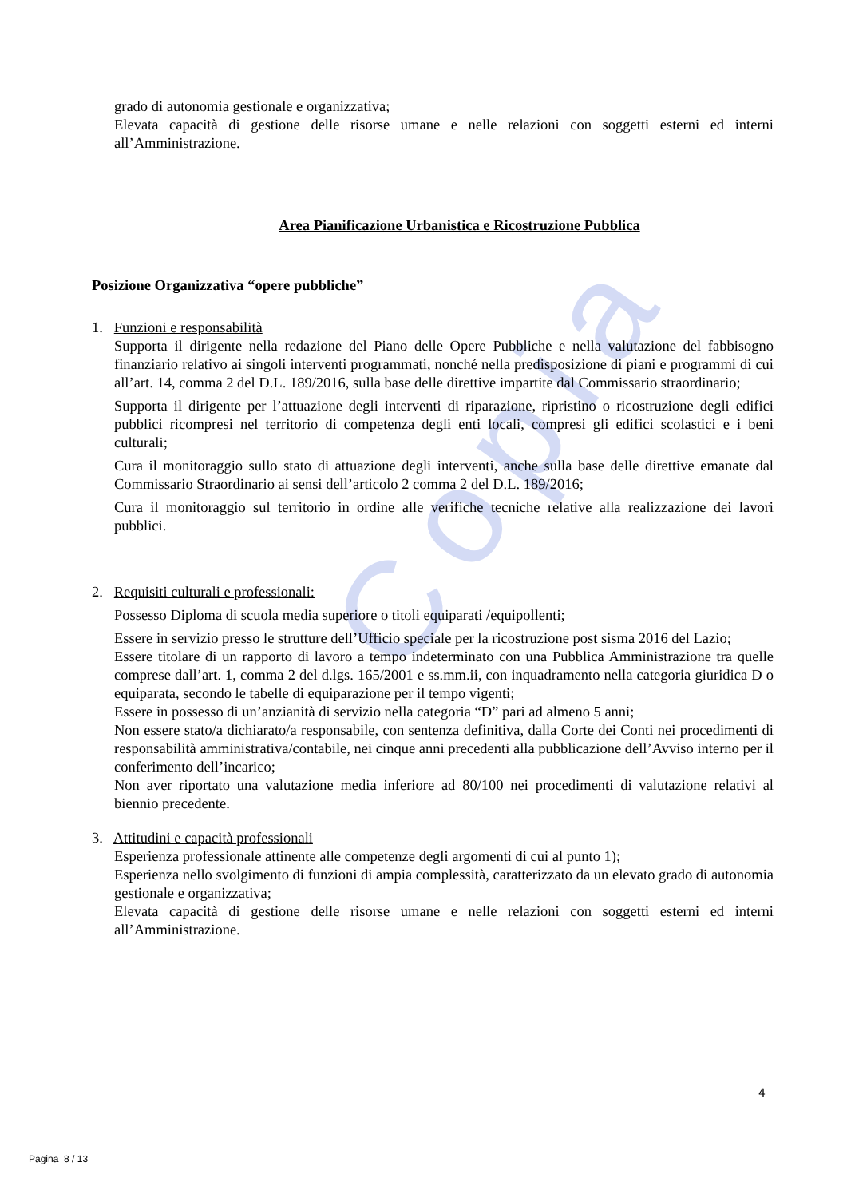Copia
grado di autonomia gestionale e organizzativa;
Elevata capacità di gestione delle risorse umane e nelle relazioni con soggetti esterni ed interni all’Amministrazione.
Area Pianificazione Urbanistica e Ricostruzione Pubblica
Posizione Organizzativa “opere pubbliche”
1. Funzioni e responsabilità
Supporta il dirigente nella redazione del Piano delle Opere Pubbliche e nella valutazione del fabbisogno finanziario relativo ai singoli interventi programmati, nonché nella predisposizione di piani e programmi di cui all’art. 14, comma 2 del D.L. 189/2016, sulla base delle direttive impartite dal Commissario straordinario;
Supporta il dirigente per l’attuazione degli interventi di riparazione, ripristino o ricostruzione degli edifici pubblici ricompresi nel territorio di competenza degli enti locali, compresi gli edifici scolastici e i beni culturali;
Cura il monitoraggio sullo stato di attuazione degli interventi, anche sulla base delle direttive emanate dal Commissario Straordinario ai sensi dell’articolo 2 comma 2 del D.L. 189/2016;
Cura il monitoraggio sul territorio in ordine alle verifiche tecniche relative alla realizzazione dei lavori pubblici.
2. Requisiti culturali e professionali:
Possesso Diploma di scuola media superiore o titoli equiparati /equipollenti;
Essere in servizio presso le strutture dell’Ufficio speciale per la ricostruzione post sisma 2016 del Lazio;
Essere titolare di un rapporto di lavoro a tempo indeterminato con una Pubblica Amministrazione tra quelle comprese dall’art. 1, comma 2 del d.lgs. 165/2001 e ss.mm.ii, con inquadramento nella categoria giuridica D o equiparata, secondo le tabelle di equiparazione per il tempo vigenti;
Essere in possesso di un’anzianità di servizio nella categoria “D” pari ad almeno 5 anni;
Non essere stato/a dichiarato/a responsabile, con sentenza definitiva, dalla Corte dei Conti nei procedimenti di responsabilità amministrativa/contabile, nei cinque anni precedenti alla pubblicazione dell’Avviso interno per il conferimento dell’incarico;
Non aver riportato una valutazione media inferiore ad 80/100 nei procedimenti di valutazione relativi al biennio precedente.
3. Attitudini e capacità professionali
Esperienza professionale attinente alle competenze degli argomenti di cui al punto 1);
Esperienza nello svolgimento di funzioni di ampia complessità, caratterizzato da un elevato grado di autonomia gestionale e organizzativa;
Elevata capacità di gestione delle risorse umane e nelle relazioni con soggetti esterni ed interni all’Amministrazione.
4
Pagina 8 / 13